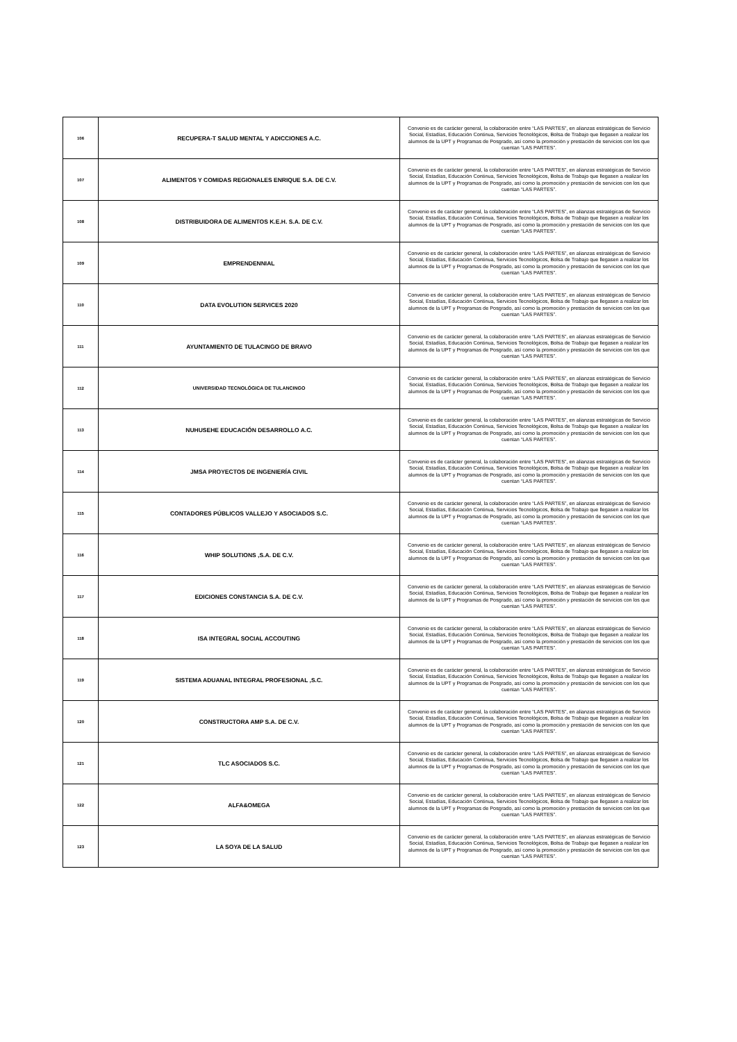| 106 | RECUPERA-T SALUD MENTAL Y ADICCIONES A.C. | Convenio es de carácter general, la colaboración entre “LAS PARTES”, en alianzas estratégicas de Servicio Social, Estadías, Educación Continua, Servicios Tecnológicos, Bolsa de Trabajo que llegasen a realizar los alumnos de la UPT y Programas de Posgrado, así como la promoción y prestación de servicios con los que cuentan “LAS PARTES”. |
| 107 | ALIMENTOS Y COMIDAS REGIONALES ENRIQUE S.A. DE C.V. | Convenio es de carácter general, la colaboración entre “LAS PARTES”, en alianzas estratégicas de Servicio Social, Estadías, Educación Continua, Servicios Tecnológicos, Bolsa de Trabajo que llegasen a realizar los alumnos de la UPT y Programas de Posgrado, así como la promoción y prestación de servicios con los que cuentan “LAS PARTES”. |
| 108 | DISTRIBUIDORA DE ALIMENTOS K.E.H. S.A. DE C.V. | Convenio es de carácter general, la colaboración entre “LAS PARTES”, en alianzas estratégicas de Servicio Social, Estadías, Educación Continua, Servicios Tecnológicos, Bolsa de Trabajo que llegasen a realizar los alumnos de la UPT y Programas de Posgrado, así como la promoción y prestación de servicios con los que cuentan “LAS PARTES”. |
| 109 | EMPRENDENNIAL | Convenio es de carácter general, la colaboración entre “LAS PARTES”, en alianzas estratégicas de Servicio Social, Estadías, Educación Continua, Servicios Tecnológicos, Bolsa de Trabajo que llegasen a realizar los alumnos de la UPT y Programas de Posgrado, así como la promoción y prestación de servicios con los que cuentan “LAS PARTES”. |
| 110 | DATA EVOLUTION SERVICES 2020 | Convenio es de carácter general, la colaboración entre “LAS PARTES”, en alianzas estratégicas de Servicio Social, Estadías, Educación Continua, Servicios Tecnológicos, Bolsa de Trabajo que llegasen a realizar los alumnos de la UPT y Programas de Posgrado, así como la promoción y prestación de servicios con los que cuentan “LAS PARTES”. |
| 111 | AYUNTAMIENTO DE TULACINGO DE BRAVO | Convenio es de carácter general, la colaboración entre “LAS PARTES”, en alianzas estratégicas de Servicio Social, Estadías, Educación Continua, Servicios Tecnológicos, Bolsa de Trabajo que llegasen a realizar los alumnos de la UPT y Programas de Posgrado, así como la promoción y prestación de servicios con los que cuentan “LAS PARTES”. |
| 112 | UNIVERSIDAD TECNOLÓGICA DE TULANCINGO | Convenio es de carácter general, la colaboración entre “LAS PARTES”, en alianzas estratégicas de Servicio Social, Estadías, Educación Continua, Servicios Tecnológicos, Bolsa de Trabajo que llegasen a realizar los alumnos de la UPT y Programas de Posgrado, así como la promoción y prestación de servicios con los que cuentan “LAS PARTES”. |
| 113 | NUHUSEHE EDUCACIÓN DESARROLLO A.C. | Convenio es de carácter general, la colaboración entre “LAS PARTES”, en alianzas estratégicas de Servicio Social, Estadías, Educación Continua, Servicios Tecnológicos, Bolsa de Trabajo que llegasen a realizar los alumnos de la UPT y Programas de Posgrado, así como la promoción y prestación de servicios con los que cuentan “LAS PARTES”. |
| 114 | JMSA PROYECTOS DE INGENIERÍA CIVIL | Convenio es de carácter general, la colaboración entre “LAS PARTES”, en alianzas estratégicas de Servicio Social, Estadías, Educación Continua, Servicios Tecnológicos, Bolsa de Trabajo que llegasen a realizar los alumnos de la UPT y Programas de Posgrado, así como la promoción y prestación de servicios con los que cuentan “LAS PARTES”. |
| 115 | CONTADORES PÚBLICOS VALLEJO Y ASOCIADOS S.C. | Convenio es de carácter general, la colaboración entre “LAS PARTES”, en alianzas estratégicas de Servicio Social, Estadías, Educación Continua, Servicios Tecnológicos, Bolsa de Trabajo que llegasen a realizar los alumnos de la UPT y Programas de Posgrado, así como la promoción y prestación de servicios con los que cuentan “LAS PARTES”. |
| 116 | WHIP SOLUTIONS ,S.A. DE C.V. | Convenio es de carácter general, la colaboración entre “LAS PARTES”, en alianzas estratégicas de Servicio Social, Estadías, Educación Continua, Servicios Tecnológicos, Bolsa de Trabajo que llegasen a realizar los alumnos de la UPT y Programas de Posgrado, así como la promoción y prestación de servicios con los que cuentan “LAS PARTES”. |
| 117 | EDICIONES CONSTANCIA S.A. DE C.V. | Convenio es de carácter general, la colaboración entre “LAS PARTES”, en alianzas estratégicas de Servicio Social, Estadías, Educación Continua, Servicios Tecnológicos, Bolsa de Trabajo que llegasen a realizar los alumnos de la UPT y Programas de Posgrado, así como la promoción y prestación de servicios con los que cuentan “LAS PARTES”. |
| 118 | ISA INTEGRAL SOCIAL ACCOUTING | Convenio es de carácter general, la colaboración entre “LAS PARTES”, en alianzas estratégicas de Servicio Social, Estadías, Educación Continua, Servicios Tecnológicos, Bolsa de Trabajo que llegasen a realizar los alumnos de la UPT y Programas de Posgrado, así como la promoción y prestación de servicios con los que cuentan “LAS PARTES”. |
| 119 | SISTEMA ADUANAL INTEGRAL PROFESIONAL ,S.C. | Convenio es de carácter general, la colaboración entre “LAS PARTES”, en alianzas estratégicas de Servicio Social, Estadías, Educación Continua, Servicios Tecnológicos, Bolsa de Trabajo que llegasen a realizar los alumnos de la UPT y Programas de Posgrado, así como la promoción y prestación de servicios con los que cuentan “LAS PARTES”. |
| 120 | CONSTRUCTORA AMP S.A. DE C.V. | Convenio es de carácter general, la colaboración entre “LAS PARTES”, en alianzas estratégicas de Servicio Social, Estadías, Educación Continua, Servicios Tecnológicos, Bolsa de Trabajo que llegasen a realizar los alumnos de la UPT y Programas de Posgrado, así como la promoción y prestación de servicios con los que cuentan “LAS PARTES”. |
| 121 | TLC ASOCIADOS S.C. | Convenio es de carácter general, la colaboración entre “LAS PARTES”, en alianzas estratégicas de Servicio Social, Estadías, Educación Continua, Servicios Tecnológicos, Bolsa de Trabajo que llegasen a realizar los alumnos de la UPT y Programas de Posgrado, así como la promoción y prestación de servicios con los que cuentan “LAS PARTES”. |
| 122 | ALFA&OMEGA | Convenio es de carácter general, la colaboración entre “LAS PARTES”, en alianzas estratégicas de Servicio Social, Estadías, Educación Continua, Servicios Tecnológicos, Bolsa de Trabajo que llegasen a realizar los alumnos de la UPT y Programas de Posgrado, así como la promoción y prestación de servicios con los que cuentan “LAS PARTES”. |
| 123 | LA SOYA DE LA SALUD | Convenio es de carácter general, la colaboración entre “LAS PARTES”, en alianzas estratégicas de Servicio Social, Estadías, Educación Continua, Servicios Tecnológicos, Bolsa de Trabajo que llegasen a realizar los alumnos de la UPT y Programas de Posgrado, así como la promoción y prestación de servicios con los que cuentan “LAS PARTES”. |